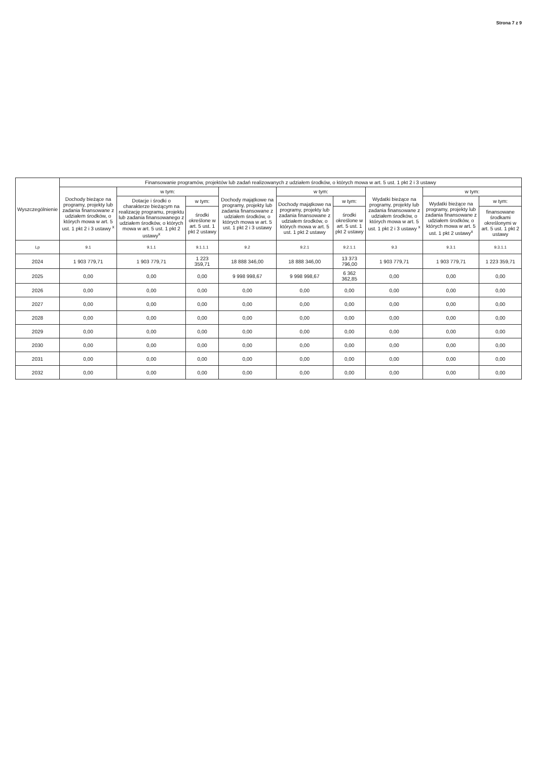Strona 7 z 9
| Wyszczególnienie | Finansowanie programów, projektów lub zadań realizowanych z udziałem środków, o których mowa w art. 5 ust. 1 pkt 2 i 3 ustawy | | | | | | | | |
| --- | --- | --- | --- | --- | --- | --- | --- | --- | --- |
| | Dochody bieżące na programy, projekty lub zadania finansowane z udziałem środków, o których mowa w art. 5 ust. 1 pkt 2 i 3 ustawy <sup>x</sup> | w tym: | | Dochody majątkowe na programy, projekty lub zadania finansowane z udziałem środków, o których mowa w art. 5 ust. 1 pkt 2 i 3 ustawy | w tym: | | Wydatki bieżące na programy, projekty lub zadania finansowane z udziałem środków, o których mowa w art. 5 ust. 1 pkt 2 i 3 ustawy <sup>x</sup> | w tym: | |
| | | Dotacje i środki o charakterze bieżącym na realizację programu, projektu lub zadania finansowanego z udziałem środków, o których mowa w art. 5 ust. 1 pkt 2 ustawy<sup>x</sup> | w tym: | | Dochody majątkowe na programy, projekty lub zadania finansowane z udziałem środków, o których mowa w art. 5 ust. 1 pkt 2 ustawy | w tym: | | Wydatki bieżące na programy, projekty lub zadania finansowane z udziałem środków, o których mowa w art. 5 ust. 1 pkt 2 ustawy<sup>x</sup> | w tym: |
| | | | środki określone w art. 5 ust. 1 pkt 2 ustawy | | | środki określone w art. 5 ust. 1 pkt 2 ustawy | | | finansowane środkami określonymi w art. 5 ust. 1 pkt 2 ustawy |
| Lp | 9.1 | 9.1.1 | 9.1.1.1 | 9.2 | 9.2.1 | 9.2.1.1 | 9.3 | 9.3.1 | 9.3.1.1 |
| 2024 | 1 903 779,71 | 1 903 779,71 | 1 223 359,71 | 18 888 346,00 | 18 888 346,00 | 13 373 796,00 | 1 903 779,71 | 1 903 779,71 | 1 223 359,71 |
| 2025 | 0,00 | 0,00 | 0,00 | 9 998 998,67 | 9 998 998,67 | 6 362 362,85 | 0,00 | 0,00 | 0,00 |
| 2026 | 0,00 | 0,00 | 0,00 | 0,00 | 0,00 | 0,00 | 0,00 | 0,00 | 0,00 |
| 2027 | 0,00 | 0,00 | 0,00 | 0,00 | 0,00 | 0,00 | 0,00 | 0,00 | 0,00 |
| 2028 | 0,00 | 0,00 | 0,00 | 0,00 | 0,00 | 0,00 | 0,00 | 0,00 | 0,00 |
| 2029 | 0,00 | 0,00 | 0,00 | 0,00 | 0,00 | 0,00 | 0,00 | 0,00 | 0,00 |
| 2030 | 0,00 | 0,00 | 0,00 | 0,00 | 0,00 | 0,00 | 0,00 | 0,00 | 0,00 |
| 2031 | 0,00 | 0,00 | 0,00 | 0,00 | 0,00 | 0,00 | 0,00 | 0,00 | 0,00 |
| 2032 | 0,00 | 0,00 | 0,00 | 0,00 | 0,00 | 0,00 | 0,00 | 0,00 | 0,00 |